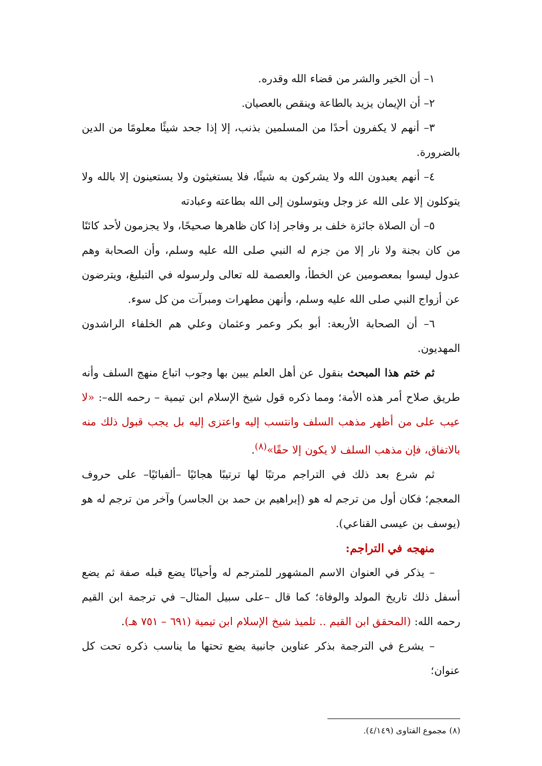١– أن الخير والشر من قضاء الله وقدره.
٢– أن الإيمان يزيد بالطاعة وينقص بالعصيان.
٣– أنهم لا يكفرون أحدًا من المسلمين بذنب، إلا إذا جحد شيئًا معلومًا من الدين بالضرورة.
٤– أنهم يعبدون الله ولا يشركون به شيئًا، فلا يستغيثون ولا يستعينون إلا بالله ولا يتوكلون إلا على الله عز وجل ويتوسلون إلى الله بطاعته وعبادته
٥– أن الصلاة جائزة خلف بر وفاجر إذا كان ظاهرها صحيحًا، ولا يجزمون لأحد كائنًا من كان بجنة ولا نار إلا من جزم له النبي صلى الله عليه وسلم، وأن الصحابة وهم عدول ليسوا بمعصومين عن الخطأ، والعصمة لله تعالى ولرسوله في التبليغ، ويترضون عن أزواج النبي صلى الله عليه وسلم، وأنهن مطهرات ومبرآت من كل سوء.
٦– أن الصحابة الأربعة: أبو بكر وعمر وعثمان وعلي هم الخلفاء الراشدون المهديون.
ثم ختم هذا المبحث بنقول عن أهل العلم يبين بها وجوب اتباع منهج السلف وأنه طريق صلاح أمر هذه الأمة؛ ومما ذكره قول شيخ الإسلام ابن تيمية – رحمه الله–: «لا عيب على من أظهر مذهب السلف وانتسب إليه واعتزى إليه بل يجب قبول ذلك منه بالاتفاق، فإن مذهب السلف لا يكون إلا حقًا»<sup>(٨)</sup>.
ثم شرع بعد ذلك في التراجم مرتبًا لها ترتيبًا هجائيًا –ألفبائيًا– على حروف المعجم؛ فكان أول من ترجم له هو (إبراهيم بن حمد بن الجاسر) وآخر من ترجم له هو (يوسف بن عيسى القناعي).
منهجه في التراجم:
– يذكر في العنوان الاسم المشهور للمترجم له وأحيانًا يضع قبله صفة ثم يضع أسفل ذلك تاريخ المولد والوفاة؛ كما قال –على سبيل المثال– في ترجمة ابن القيم رحمه الله: (المحقق ابن القيم .. تلميذ شيخ الإسلام ابن تيمية (٦٩١ – ٧٥١ هـ).
– يشرع في الترجمة بذكر عناوين جانبية يضع تحتها ما يناسب ذكره تحت كل عنوان؛
(٨) مجموع الفتاوى (٤/١٤٩).